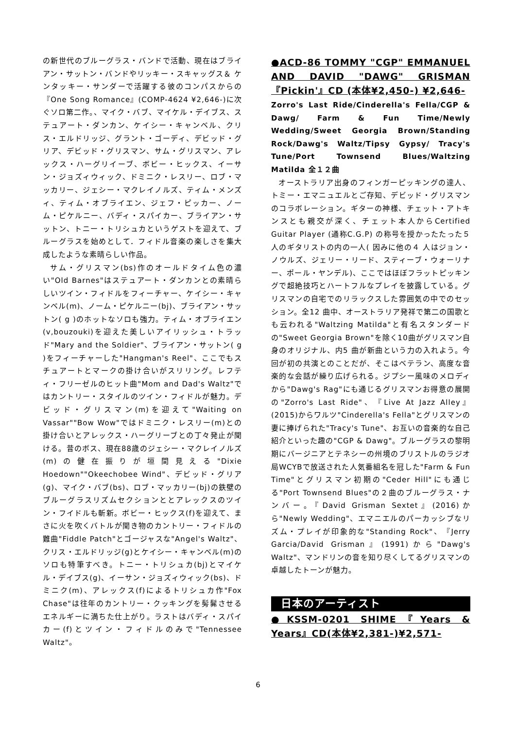の新世代のブルーグラス・バンドで活動、現在はブライアン・サットン・バンドやリッキー・スキャッグス＆ ケンタッキー・サンダーで活躍する彼のコンパスからの『One Song Romance』(COMP-4624 ¥2,646-)に次ぐソロ第二作。、マイク・バブ、マイケル・デイブス、ステュアート・ダンカン、ケイシー・キャンベル、クリス・エルドリッジ、グラント・ゴーディ、デビッド・グリア、デビッド・グリスマン、サム・グリスマン、アレックス・ハーグリイーブ、ボビー・ヒックス、イーサン・ジョズィウィック、ドミニク・レスリー、ロブ・マッカリー、ジェシー・マクレイノルズ、ティム・メンズィ、ティム・オブライエン、ジェフ・ピッカー、ノーム・ピケルニー、バディ・スパイカー、ブライアン・サットン、トニー・トリシュカというゲストを迎えて、ブルーグラスを始めとして．フィドル音楽の楽しさを集大成したような素晴らしい作品。
サム・グリスマン(bs)作のオールドタイム色の濃い"Old Barnes"はステュアート・ダンカンとの素晴らしいツイン・フィドルをフィーチャー、ケイシー・キャンベル(m)、ノーム・ピケルニー(bj)、ブライアン・サットン( g )のホットなソロも強力。ティム・オブライエン(v,bouzouki)を迎えた美しいアイリッシュ・トラッド"Mary and the Soldier"、ブライアン・サットン( g )をフィーチャーした"Hangman's Reel"、ここでもスチュアートとマークの掛け合いがスリリング。レフティ・フリーゼルのヒット曲"Mom and Dad's Waltz"ではカントリー・スタイルのツイン・フィドルが魅力。デビッド・グリスマン(m)を迎えて"Waiting on Vassar""Bow Wow"ではドミニク・レスリー(m)との掛け合いとアレックス・ハーグリーブとの丁々発止が聞ける。昔のボス、現在88歳のジェシー・マクレイノルズ(m)の健在振りが垣間見える"Dixie Hoedown""Okeechobee Wind"、デビッド・グリア(g)、マイク・バブ(bs)、ロブ・マッカリー(bj)の鉄壁のブルーグラスリズムセクションととアレックスのツイン・フイドルも斬新。ボビー・ヒックス(f)を迎えて、まさに火を吹くバトルが聞き物のカントリー・フィドルの難曲"Fiddle Patch"とゴージャスな"Angel's Waltz"、クリス・エルドリッジ(g)とケイシー・キャンベル(m)のソロも特筆すべき。トニー・トリシュカ(bj)とマイケル・デイブス(g)、イーサン・ジョズィウィック(bs)、ドミニク(m)、アレックス(f)によるトリシュカ作"Fox Chase"は往年のカントリー・クッキングを髣髴させるエネルギーに満ちた仕上がり。ラストはバディ・スパイカー(f)とツイン・フィドルのみで"Tennessee Waltz"。
●ACD-86 TOMMY "CGP" EMMANUEL AND DAVID "DAWG" GRISMAN 『Pickin'』CD (本体¥2,450-) ¥2,646-
Zorro's Last Ride/Cinderella's Fella/CGP & Dawg/ Farm & Fun Time/Newly Wedding/Sweet Georgia Brown/Standing Rock/Dawg's Waltz/Tipsy Gypsy/ Tracy's Tune/Port Townsend Blues/Waltzing Matilda 全１２曲
オーストラリア出身のフィンガーピッキングの達人、トミー・エマニュエルとご存知、デビッド・グリスマンのコラボレーション。ギターの神様、チェット・アトキンスとも親交が深く、チェット本人からCertified Guitar Player (通称C.G.P) の称号を授かったたった５ 人のギタリストの内の一人( 因みに他の４ 人はジョン・ノウルズ、ジェリー・リード、スティーブ・ウォーリナー、ポール・ヤンデル)、ここではほぼフラットピッキングで超絶技巧とハートフルなプレイを披露している。グリスマンの自宅でのリラックスした雰囲気の中でのセッション。全12 曲中、オーストラリア発祥で第二の国歌とも云われる"Waltzing Matilda"と有名スタンダードの"Sweet Georgia Brown"を除く10曲がグリスマン自身のオリジナル、内5 曲が新曲という力の入れよう。今回が初の共演とのことだが、そこはベテラン、高度な音楽的な会話が繰り広げられる。ジプシー風味のメロディから"Dawg's Rag"にも通じるグリスマンお得意の展開の"Zorro's Last Ride"、『Live At Jazz Alley』(2015)からワルツ"Cinderella's Fella"とグリスマンの妻に捧げられた"Tracy's Tune"、お互いの音楽的な自己紹介といった趣の"CGP & Dawg"。ブルーグラスの黎明期にバージニアとテネシーの州境のブリストルのラジオ局WCYBで放送された人気番組名を冠した"Farm & Fun Time"とグリスマン初期の"Ceder Hill"にも通じる"Port Townsend Blues"の２曲のブルーグラス・ナンバー。『David Grisman Sextet』(2016)から"Newly Wedding"、エマニエルのパーカッシブなリズム・プレイが印象的な"Standing Rock"、『Jerry Garcia/David Grisman』(1991)から"Dawg's Waltz"、マンドリンの音を知り尽くしてるグリスマンの卓越したトーンが魅力。
日本のアーティスト
●KSSM-0201 SHIME『Years & Years』CD(本体¥2,381-)¥2,571-
6